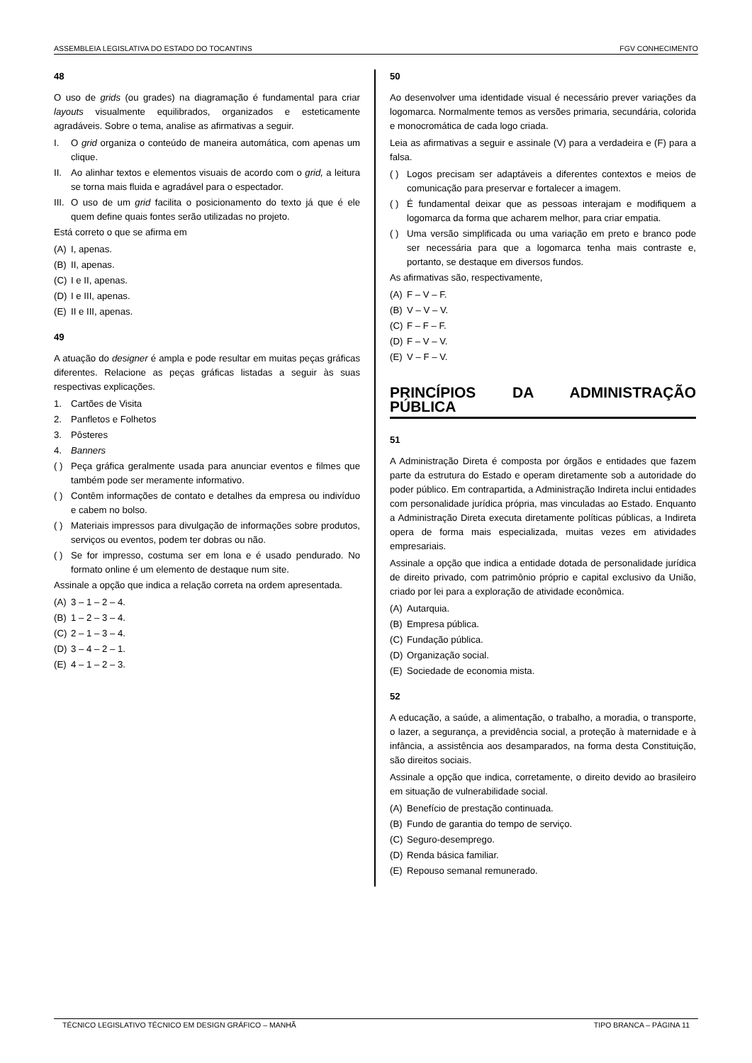ASSEMBLEIA LEGISLATIVA DO ESTADO DO TOCANTINS FGV CONHECIMENTO
48
O uso de grids (ou grades) na diagramação é fundamental para criar layouts visualmente equilibrados, organizados e esteticamente agradáveis. Sobre o tema, analise as afirmativas a seguir.
I. O grid organiza o conteúdo de maneira automática, com apenas um clique.
II. Ao alinhar textos e elementos visuais de acordo com o grid, a leitura se torna mais fluida e agradável para o espectador.
III. O uso de um grid facilita o posicionamento do texto já que é ele quem define quais fontes serão utilizadas no projeto.
Está correto o que se afirma em
(A) I, apenas.
(B) II, apenas.
(C) I e II, apenas.
(D) I e III, apenas.
(E) II e III, apenas.
49
A atuação do designer é ampla e pode resultar em muitas peças gráficas diferentes. Relacione as peças gráficas listadas a seguir às suas respectivas explicações.
1. Cartões de Visita
2. Panfletos e Folhetos
3. Pôsteres
4. Banners
( ) Peça gráfica geralmente usada para anunciar eventos e filmes que também pode ser meramente informativo.
( ) Contêm informações de contato e detalhes da empresa ou indivíduo e cabem no bolso.
( ) Materiais impressos para divulgação de informações sobre produtos, serviços ou eventos, podem ter dobras ou não.
( ) Se for impresso, costuma ser em lona e é usado pendurado. No formato online é um elemento de destaque num site.
Assinale a opção que indica a relação correta na ordem apresentada.
(A) 3 – 1 – 2 – 4.
(B) 1 – 2 – 3 – 4.
(C) 2 – 1 – 3 – 4.
(D) 3 – 4 – 2 – 1.
(E) 4 – 1 – 2 – 3.
50
Ao desenvolver uma identidade visual é necessário prever variações da logomarca. Normalmente temos as versões primaria, secundária, colorida e monocromática de cada logo criada.
Leia as afirmativas a seguir e assinale (V) para a verdadeira e (F) para a falsa.
( ) Logos precisam ser adaptáveis a diferentes contextos e meios de comunicação para preservar e fortalecer a imagem.
( ) É fundamental deixar que as pessoas interajam e modifiquem a logomarca da forma que acharem melhor, para criar empatia.
( ) Uma versão simplificada ou uma variação em preto e branco pode ser necessária para que a logomarca tenha mais contraste e, portanto, se destaque em diversos fundos.
As afirmativas são, respectivamente,
(A) F – V – F.
(B) V – V – V.
(C) F – F – F.
(D) F – V – V.
(E) V – F – V.
PRINCÍPIOS DA ADMINISTRAÇÃO PÚBLICA
51
A Administração Direta é composta por órgãos e entidades que fazem parte da estrutura do Estado e operam diretamente sob a autoridade do poder público. Em contrapartida, a Administração Indireta inclui entidades com personalidade jurídica própria, mas vinculadas ao Estado. Enquanto a Administração Direta executa diretamente políticas públicas, a Indireta opera de forma mais especializada, muitas vezes em atividades empresariais.
Assinale a opção que indica a entidade dotada de personalidade jurídica de direito privado, com patrimônio próprio e capital exclusivo da União, criado por lei para a exploração de atividade econômica.
(A) Autarquia.
(B) Empresa pública.
(C) Fundação pública.
(D) Organização social.
(E) Sociedade de economia mista.
52
A educação, a saúde, a alimentação, o trabalho, a moradia, o transporte, o lazer, a segurança, a previdência social, a proteção à maternidade e à infância, a assistência aos desamparados, na forma desta Constituição, são direitos sociais.
Assinale a opção que indica, corretamente, o direito devido ao brasileiro em situação de vulnerabilidade social.
(A) Benefício de prestação continuada.
(B) Fundo de garantia do tempo de serviço.
(C) Seguro-desemprego.
(D) Renda básica familiar.
(E) Repouso semanal remunerado.
TÉCNICO LEGISLATIVO TÉCNICO EM DESIGN GRÁFICO – MANHÃ TIPO BRANCA – PÁGINA 11